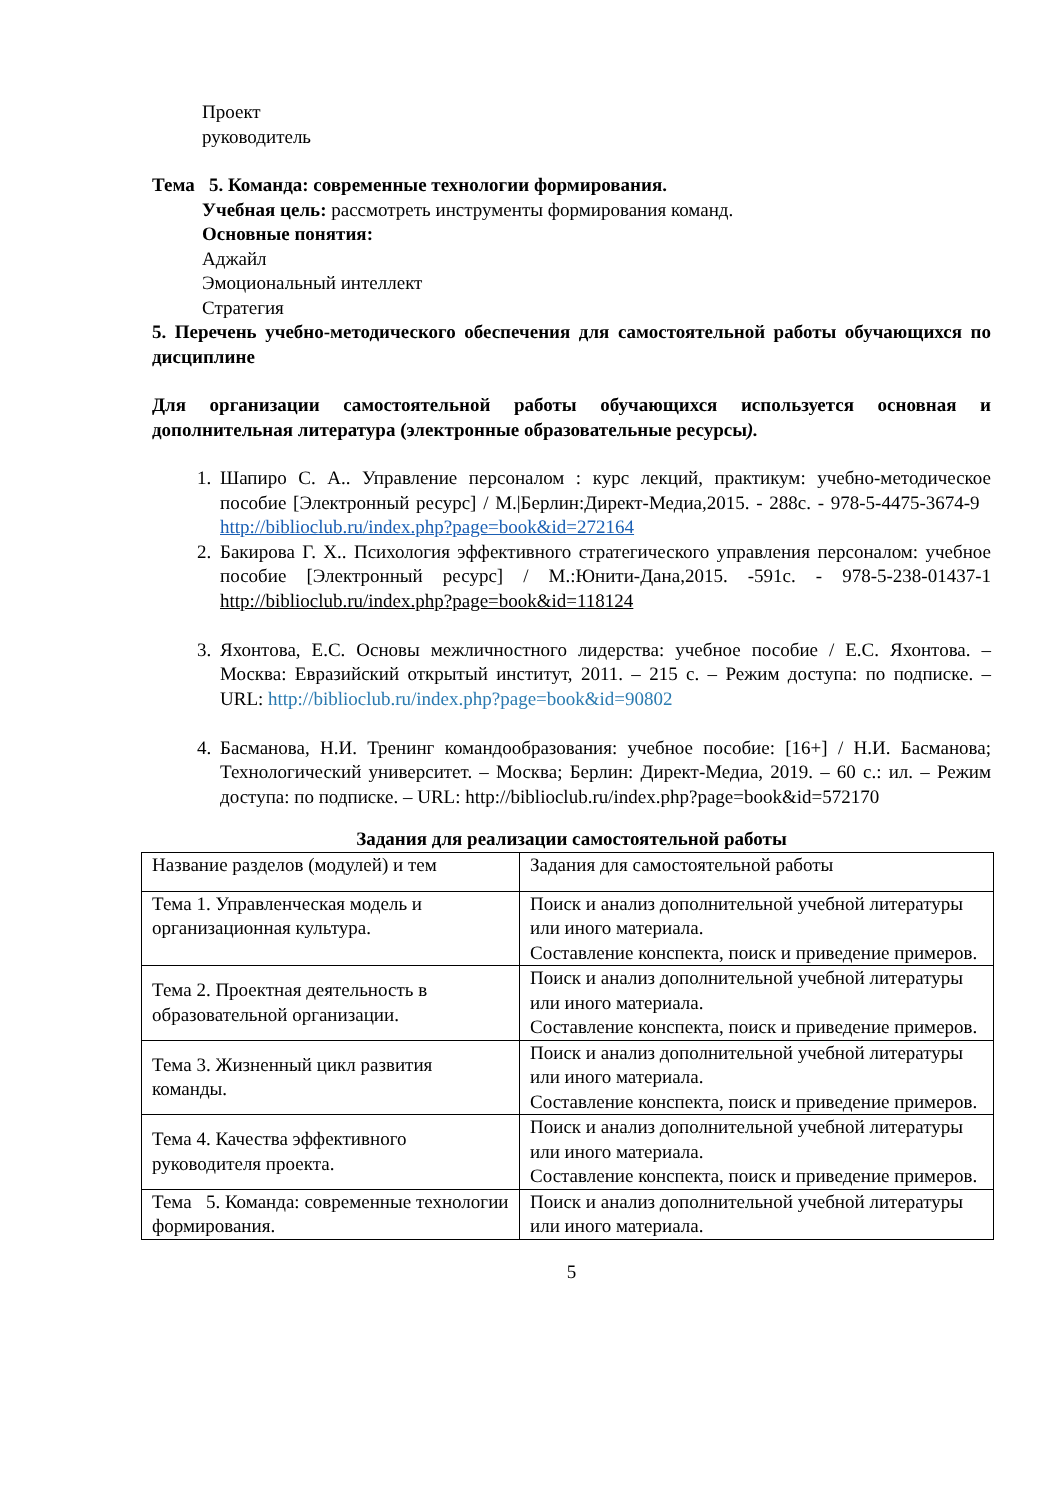Проект
руководитель
Тема 5. Команда: современные технологии формирования.
Учебная цель: рассмотреть инструменты формирования команд.
Основные понятия:
Аджайл
Эмоциональный интеллект
Стратегия
5. Перечень учебно-методического обеспечения для самостоятельной работы обучающихся по дисциплине
Для организации самостоятельной работы обучающихся используется основная и дополнительная литература (электронные образовательные ресурсы).
1. Шапиро С. А.. Управление персоналом : курс лекций, практикум: учебно-методическое пособие [Электронный ресурс] / М.|Берлин:Директ-Медиа,2015. - 288с. - 978-5-4475-3674-9 http://biblioclub.ru/index.php?page=book&id=272164
2. Бакирова Г. Х.. Психология эффективного стратегического управления персоналом: учебное пособие [Электронный ресурс] / М.:Юнити-Дана,2015. -591с. - 978-5-238-01437-1 http://biblioclub.ru/index.php?page=book&id=118124
3. Яхонтова, Е.С. Основы межличностного лидерства: учебное пособие / Е.С. Яхонтова. – Москва: Евразийский открытый институт, 2011. – 215 с. – Режим доступа: по подписке. – URL: http://biblioclub.ru/index.php?page=book&id=90802
4. Басманова, Н.И. Тренинг командообразования: учебное пособие: [16+] / Н.И. Басманова; Технологический университет. – Москва; Берлин: Директ-Медиа, 2019. – 60 с.: ил. – Режим доступа: по подписке. – URL: http://biblioclub.ru/index.php?page=book&id=572170
Задания для реализации самостоятельной работы
| Название разделов (модулей) и тем | Задания для самостоятельной работы |
| Тема 1. Управленческая модель и организационная культура. | Поиск и анализ дополнительной учебной литературы или иного материала. Составление конспекта, поиск и приведение примеров. |
| Тема 2. Проектная деятельность в образовательной организации. | Поиск и анализ дополнительной учебной литературы или иного материала. Составление конспекта, поиск и приведение примеров. |
| Тема 3. Жизненный цикл развития команды. | Поиск и анализ дополнительной учебной литературы или иного материала. Составление конспекта, поиск и приведение примеров. |
| Тема 4. Качества эффективного руководителя проекта. | Поиск и анализ дополнительной учебной литературы или иного материала. Составление конспекта, поиск и приведение примеров. |
| Тема 5. Команда: современные технологии формирования. | Поиск и анализ дополнительной учебной литературы или иного материала. |
5